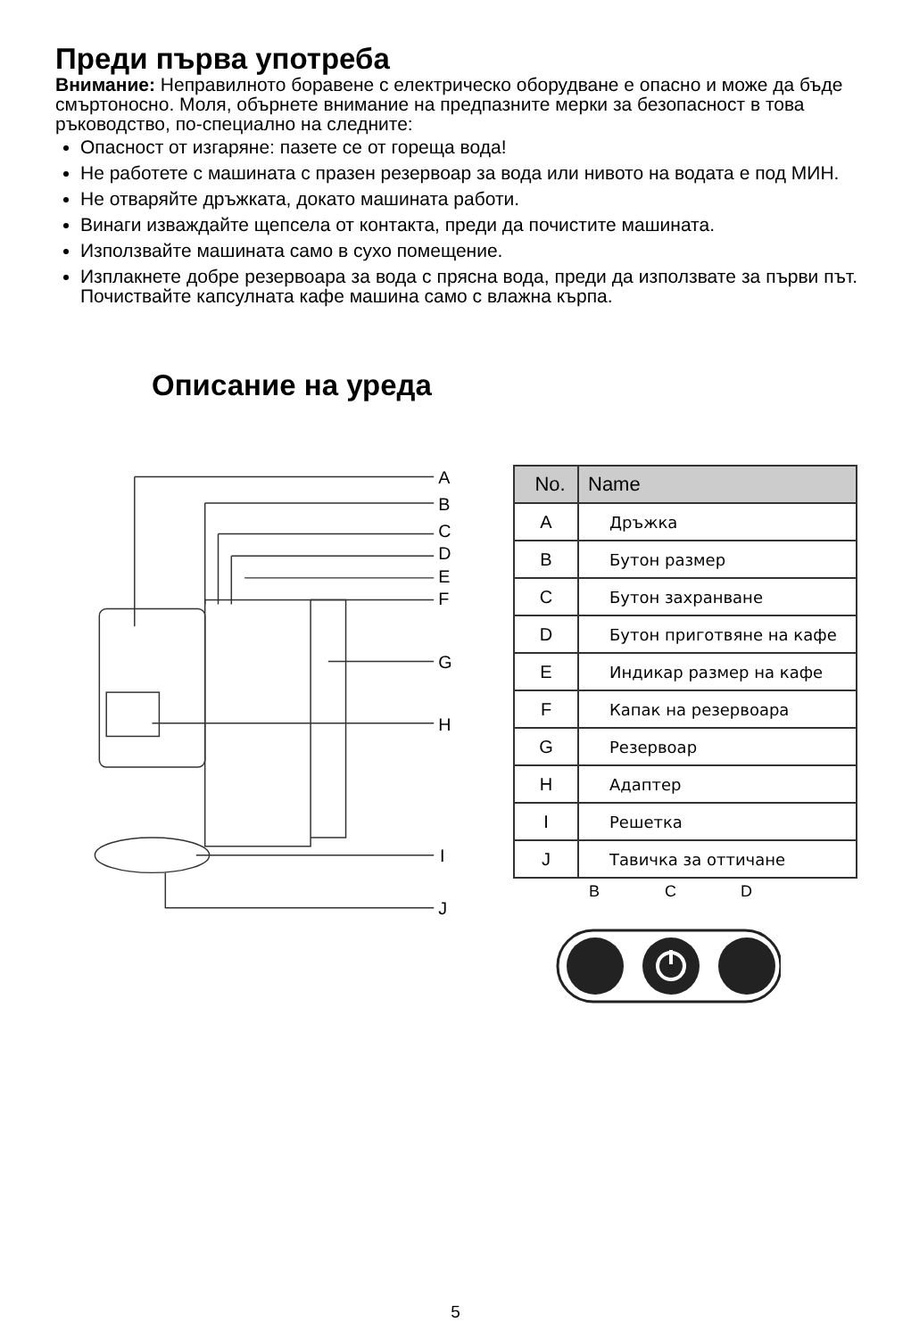Преди първа употреба
Внимание: Неправилното боравене с електрическо оборудване е опасно и може да бъде смъртоносно. Моля, обърнете внимание на предпазните мерки за безопасност в това ръководство, по-специално на следните:
Опасност от изгаряне: пазете се от гореща вода!
Не работете с машината с празен резервоар за вода или нивото на водата е под МИН.
Не отваряйте дръжката, докато машината работи.
Винаги изваждайте щепсела от контакта, преди да почистите машината.
Използвайте машината само в сухо помещение.
Изплакнете добре резервоара за вода с прясна вода, преди да използвате за първи път. Почиствайте капсулната кафе машина само с влажна кърпа.
Описание на уреда
A
B
C
D
E
F
G
H
I
J
| No. | Name |
| --- | --- |
| A | Дръжка |
| B | Бутон размер |
| C | Бутон захранване |
| D | Бутон приготвяне на кафе |
| E | Индикар размер на кафе |
| F | Капак на резервоара |
| G | Резервоар |
| H | Адаптер |
| I | Решетка |
| J | Тавичка за оттичане |
B
C
D
5